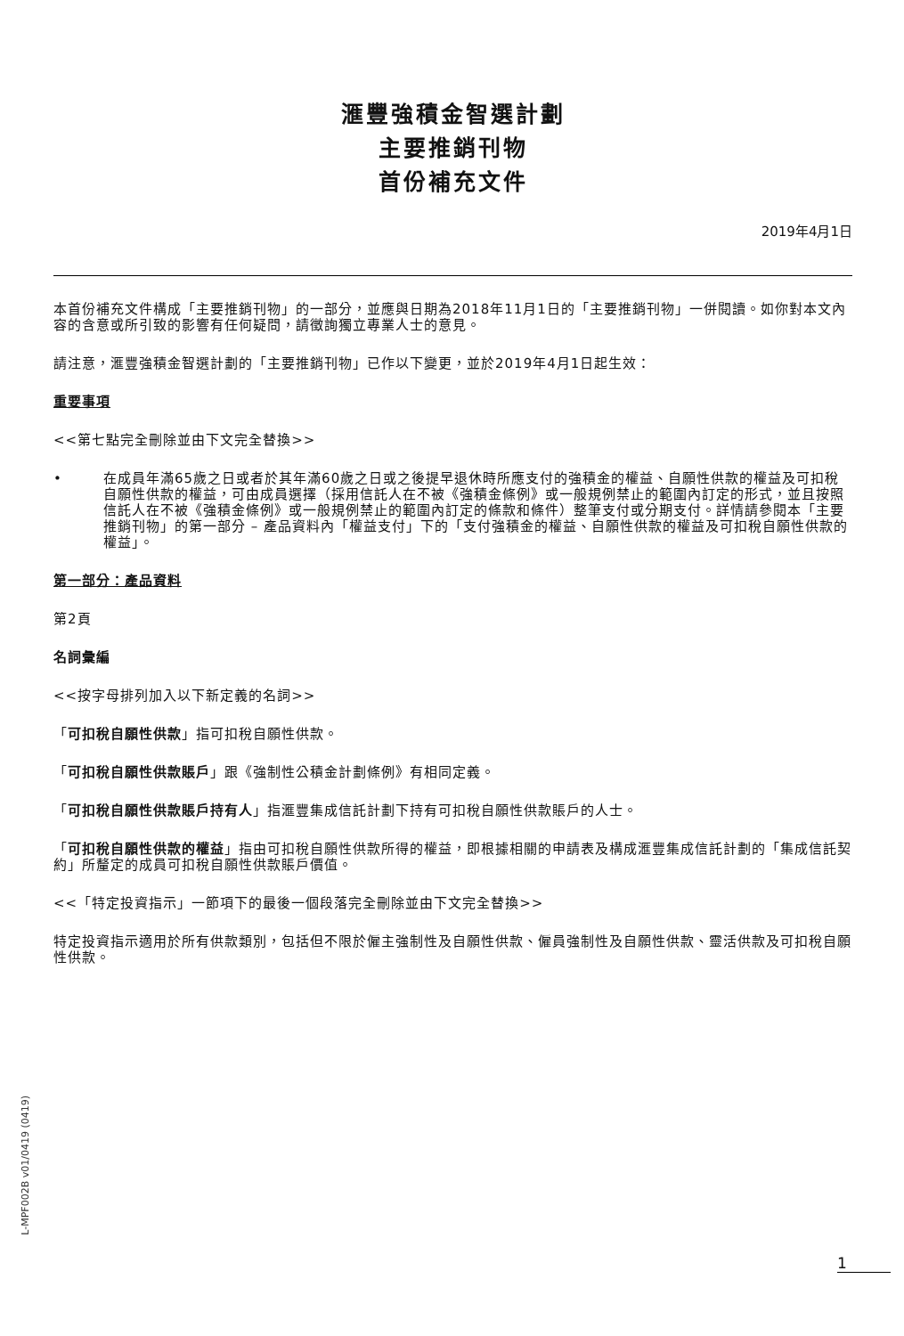滙豐強積金智選計劃
主要推銷刊物
首份補充文件
2019年4月1日
本首份補充文件構成「主要推銷刊物」的一部分，並應與日期為2018年11月1日的「主要推銷刊物」一併閱讀。如你對本文內容的含意或所引致的影響有任何疑問，請徵詢獨立專業人士的意見。
請注意，滙豐強積金智選計劃的「主要推銷刊物」已作以下變更，並於2019年4月1日起生效：
重要事項
<<第七點完全刪除並由下文完全替換>>
• 在成員年滿65歲之日或者於其年滿60歲之日或之後提早退休時所應支付的強積金的權益、自願性供款的權益及可扣稅自願性供款的權益，可由成員選擇（採用信託人在不被《強積金條例》或一般規例禁止的範圍內訂定的形式，並且按照信託人在不被《強積金條例》或一般規例禁止的範圍內訂定的條款和條件）整筆支付或分期支付。詳情請參閱本「主要推銷刊物」的第一部分 – 產品資料內「權益支付」下的「支付強積金的權益、自願性供款的權益及可扣稅自願性供款的權益」。
第一部分：產品資料
第2頁
名詞彙編
<<按字母排列加入以下新定義的名詞>>
「可扣稅自願性供款」指可扣稅自願性供款。
「可扣稅自願性供款賬戶」跟《強制性公積金計劃條例》有相同定義。
「可扣稅自願性供款賬戶持有人」指滙豐集成信託計劃下持有可扣稅自願性供款賬戶的人士。
「可扣稅自願性供款的權益」指由可扣稅自願性供款所得的權益，即根據相關的申請表及構成滙豐集成信託計劃的「集成信託契約」所釐定的成員可扣稅自願性供款賬戶價值。
<<「特定投資指示」一節項下的最後一個段落完全刪除並由下文完全替換>>
特定投資指示適用於所有供款類別，包括但不限於僱主強制性及自願性供款、僱員強制性及自願性供款、靈活供款及可扣稅自願性供款。
L-MPF002B v01/0419 (0419)
1